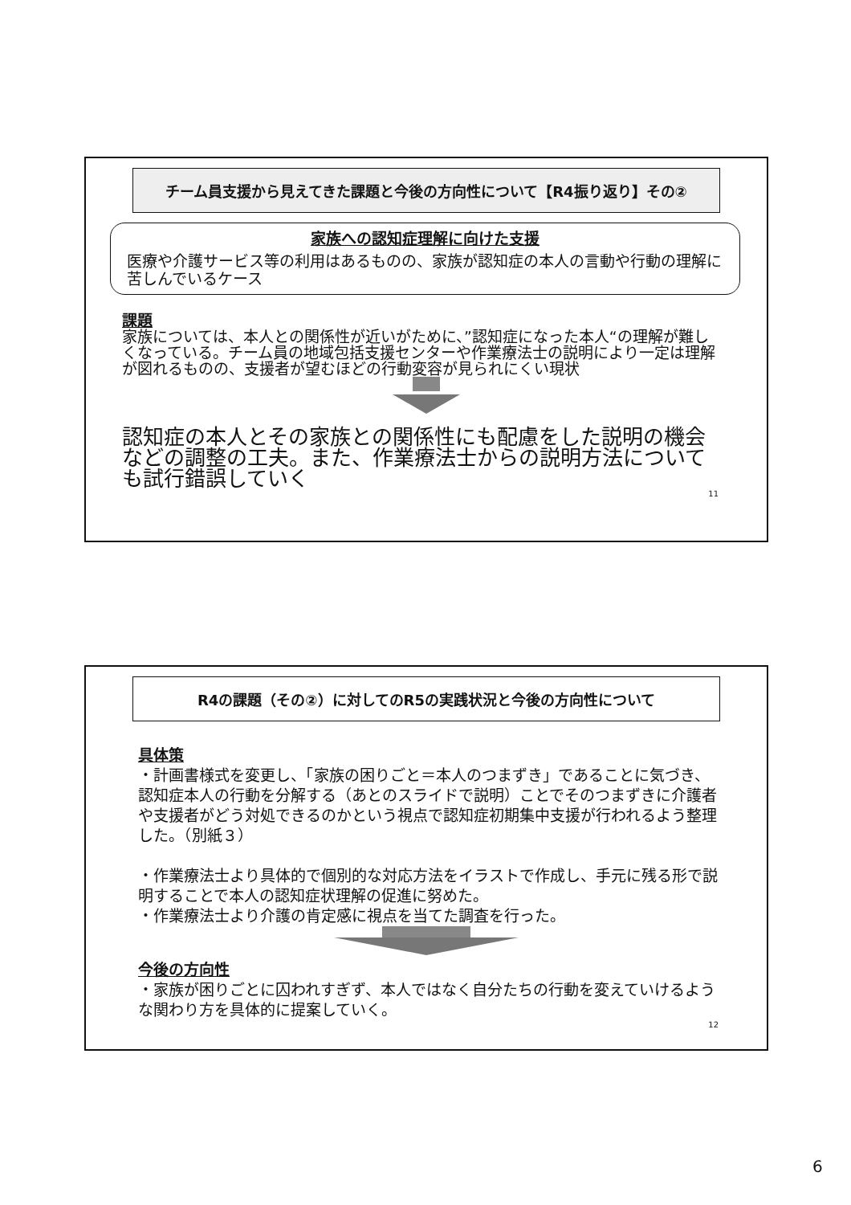チーム員支援から見えてきた課題と今後の方向性について【R4振り返り】その②
家族への認知症理解に向けた支援
医療や介護サービス等の利用はあるものの、家族が認知症の本人の言動や行動の理解に苦しんでいるケース
課題
家族については、本人との関係性が近いがために、”認知症になった本人“の理解が難しくなっている。チーム員の地域包括支援センターや作業療法士の説明により一定は理解が図れるものの、支援者が望むほどの行動変容が見られにくい現状
認知症の本人とその家族との関係性にも配慮をした説明の機会などの調整の工夫。また、作業療法士からの説明方法についても試行錯誤していく
11
R4の課題（その②）に対してのR5の実践状況と今後の方向性について
具体策
・計画書様式を変更し、「家族の困りごと＝本人のつまずき」であることに気づき、認知症本人の行動を分解する（あとのスライドで説明）ことでそのつまずきに介護者や支援者がどう対処できるのかという視点で認知症初期集中支援が行われるよう整理した。（別紙３）
・作業療法士より具体的で個別的な対応方法をイラストで作成し、手元に残る形で説明することで本人の認知症状理解の促進に努めた。
・作業療法士より介護の肯定感に視点を当てた調査を行った。
今後の方向性
・家族が困りごとに囚われすぎず、本人ではなく自分たちの行動を変えていけるような関わり方を具体的に提案していく。
12
6